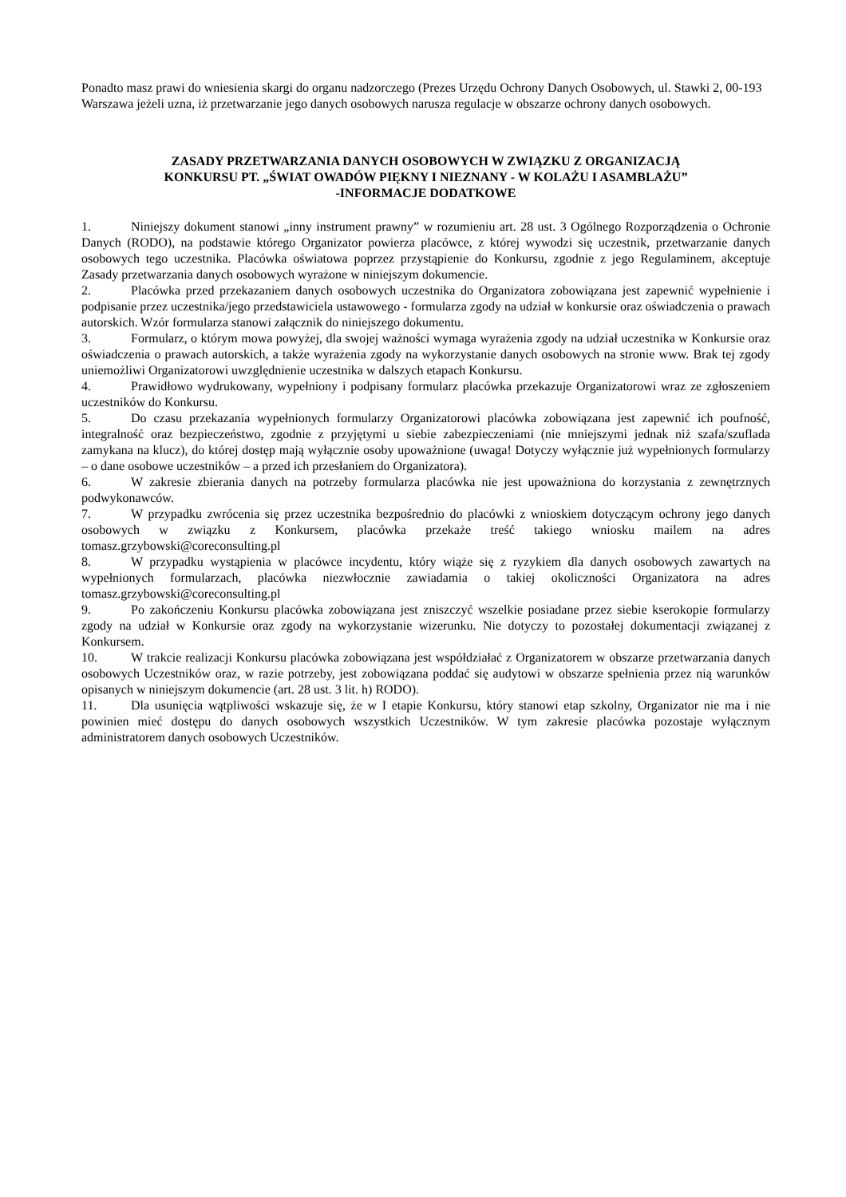Ponadto masz prawi do wniesienia skargi do organu nadzorczego (Prezes Urzędu Ochrony Danych Osobowych, ul. Stawki 2, 00-193 Warszawa jeżeli uzna, iż przetwarzanie jego danych osobowych narusza regulacje w obszarze ochrony danych osobowych.
ZASADY PRZETWARZANIA DANYCH OSOBOWYCH W ZWIĄZKU Z ORGANIZACJĄ
KONKURSU PT. „ŚWIAT OWADÓW PIĘKNY I NIEZNANY - W KOLAŻU I ASAMBLAŻU”
-INFORMACJE DODATKOWE
1. Niniejszy dokument stanowi „inny instrument prawny” w rozumieniu art. 28 ust. 3 Ogólnego Rozporządzenia o Ochronie Danych (RODO), na podstawie którego Organizator powierza placówce, z której wywodzi się uczestnik, przetwarzanie danych osobowych tego uczestnika. Placówka oświatowa poprzez przystąpienie do Konkursu, zgodnie z jego Regulaminem, akceptuje Zasady przetwarzania danych osobowych wyrażone w niniejszym dokumencie.
2. Placówka przed przekazaniem danych osobowych uczestnika do Organizatora zobowiązana jest zapewnić wypełnienie i podpisanie przez uczestnika/jego przedstawiciela ustawowego - formularza zgody na udział w konkursie oraz oświadczenia o prawach autorskich. Wzór formularza stanowi załącznik do niniejszego dokumentu.
3. Formularz, o którym mowa powyżej, dla swojej ważności wymaga wyrażenia zgody na udział uczestnika w Konkursie oraz oświadczenia o prawach autorskich, a także wyrażenia zgody na wykorzystanie danych osobowych na stronie www. Brak tej zgody uniemożliwi Organizatorowi uwzględnienie uczestnika w dalszych etapach Konkursu.
4. Prawidłowo wydrukowany, wypełniony i podpisany formularz placówka przekazuje Organizatorowi wraz ze zgłoszeniem uczestników do Konkursu.
5. Do czasu przekazania wypełnionych formularzy Organizatorowi placówka zobowiązana jest zapewnić ich poufność, integralność oraz bezpieczeństwo, zgodnie z przyjętymi u siebie zabezpieczeniami (nie mniejszymi jednak niż szafa/szuflada zamykana na klucz), do której dostęp mają wyłącznie osoby upoważnione (uwaga! Dotyczy wyłącznie już wypełnionych formularzy – o dane osobowe uczestników – a przed ich przesłaniem do Organizatora).
6. W zakresie zbierania danych na potrzeby formularza placówka nie jest upoważniona do korzystania z zewnętrznych podwykonawców.
7. W przypadku zwrócenia się przez uczestnika bezpośrednio do placówki z wnioskiem dotyczącym ochrony jego danych osobowych w związku z Konkursem, placówka przekaże treść takiego wniosku mailem na adres tomasz.grzybowski@coreconsulting.pl
8. W przypadku wystąpienia w placówce incydentu, który wiąże się z ryzykiem dla danych osobowych zawartych na wypełnionych formularzach, placówka niezwłocznie zawiadamia o takiej okoliczności Organizatora na adres tomasz.grzybowski@coreconsulting.pl
9. Po zakończeniu Konkursu placówka zobowiązana jest zniszczyć wszelkie posiadane przez siebie kserokopie formularzy zgody na udział w Konkursie oraz zgody na wykorzystanie wizerunku. Nie dotyczy to pozostałej dokumentacji związanej z Konkursem.
10. W trakcie realizacji Konkursu placówka zobowiązana jest współdziałać z Organizatorem w obszarze przetwarzania danych osobowych Uczestników oraz, w razie potrzeby, jest zobowiązana poddać się audytowi w obszarze spełnienia przez nią warunków opisanych w niniejszym dokumencie (art. 28 ust. 3 lit. h) RODO).
11. Dla usunięcia wątpliwości wskazuje się, że w I etapie Konkursu, który stanowi etap szkolny, Organizator nie ma i nie powinien mieć dostępu do danych osobowych wszystkich Uczestników. W tym zakresie placówka pozostaje wyłącznym administratorem danych osobowych Uczestników.